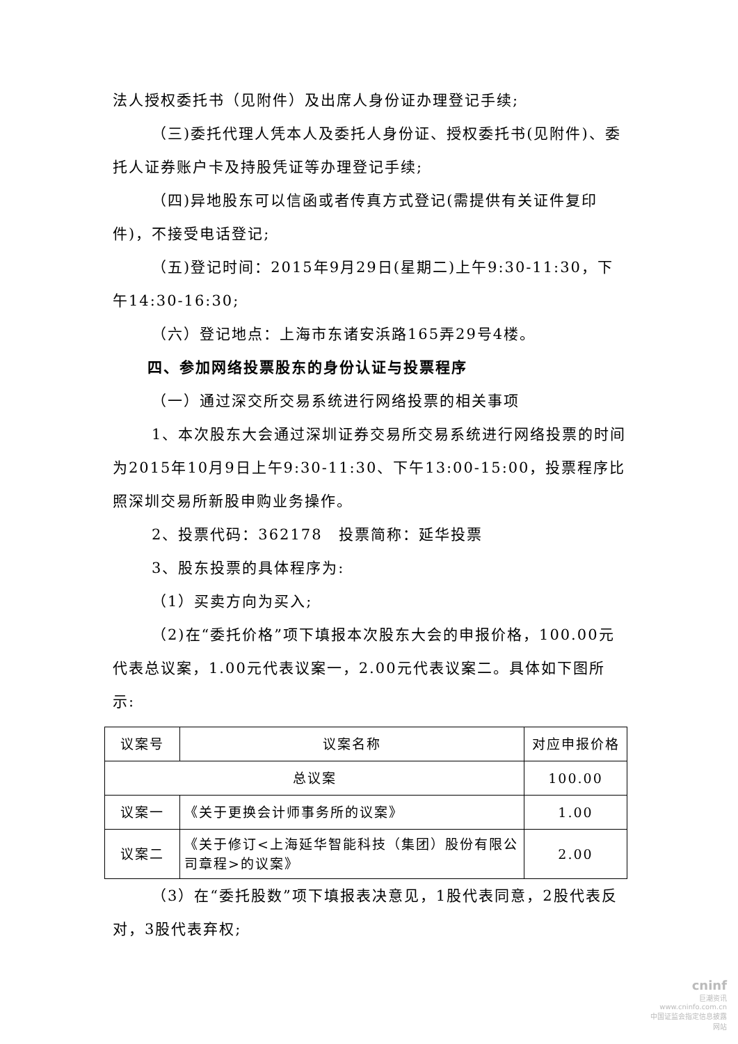法人授权委托书（见附件）及出席人身份证办理登记手续;
（三)委托代理人凭本人及委托人身份证、授权委托书(见附件)、委托人证券账户卡及持股凭证等办理登记手续;
（四)异地股东可以信函或者传真方式登记(需提供有关证件复印件)，不接受电话登记;
（五)登记时间：2015年9月29日(星期二)上午9:30-11:30，下午14:30-16:30;
（六）登记地点：上海市东诸安浜路165弄29号4楼。
四、参加网络投票股东的身份认证与投票程序
（一）通过深交所交易系统进行网络投票的相关事项
1、本次股东大会通过深圳证券交易所交易系统进行网络投票的时间为2015年10月9日上午9:30-11:30、下午13:00-15:00，投票程序比照深圳交易所新股申购业务操作。
2、投票代码：362178　投票简称：延华投票
3、股东投票的具体程序为:
（1）买卖方向为买入;
（2)在“委托价格”项下填报本次股东大会的申报价格，100.00元代表总议案，1.00元代表议案一，2.00元代表议案二。具体如下图所示:
| 议案号 | 议案名称 | 对应申报价格 |
| 总议案 | | 100.00 |
| 议案一 | 《关于更换会计师事务所的议案》 | 1.00 |
| 议案二 | 《关于修订<上海延华智能科技（集团）股份有限公司章程>的议案》 | 2.00 |
（3）在“委托股数”项下填报表决意见，1股代表同意，2股代表反对，3股代表弃权;
cninf
巨潮资讯
www.cninfo.com.cn
中国证监会指定信息披露网站